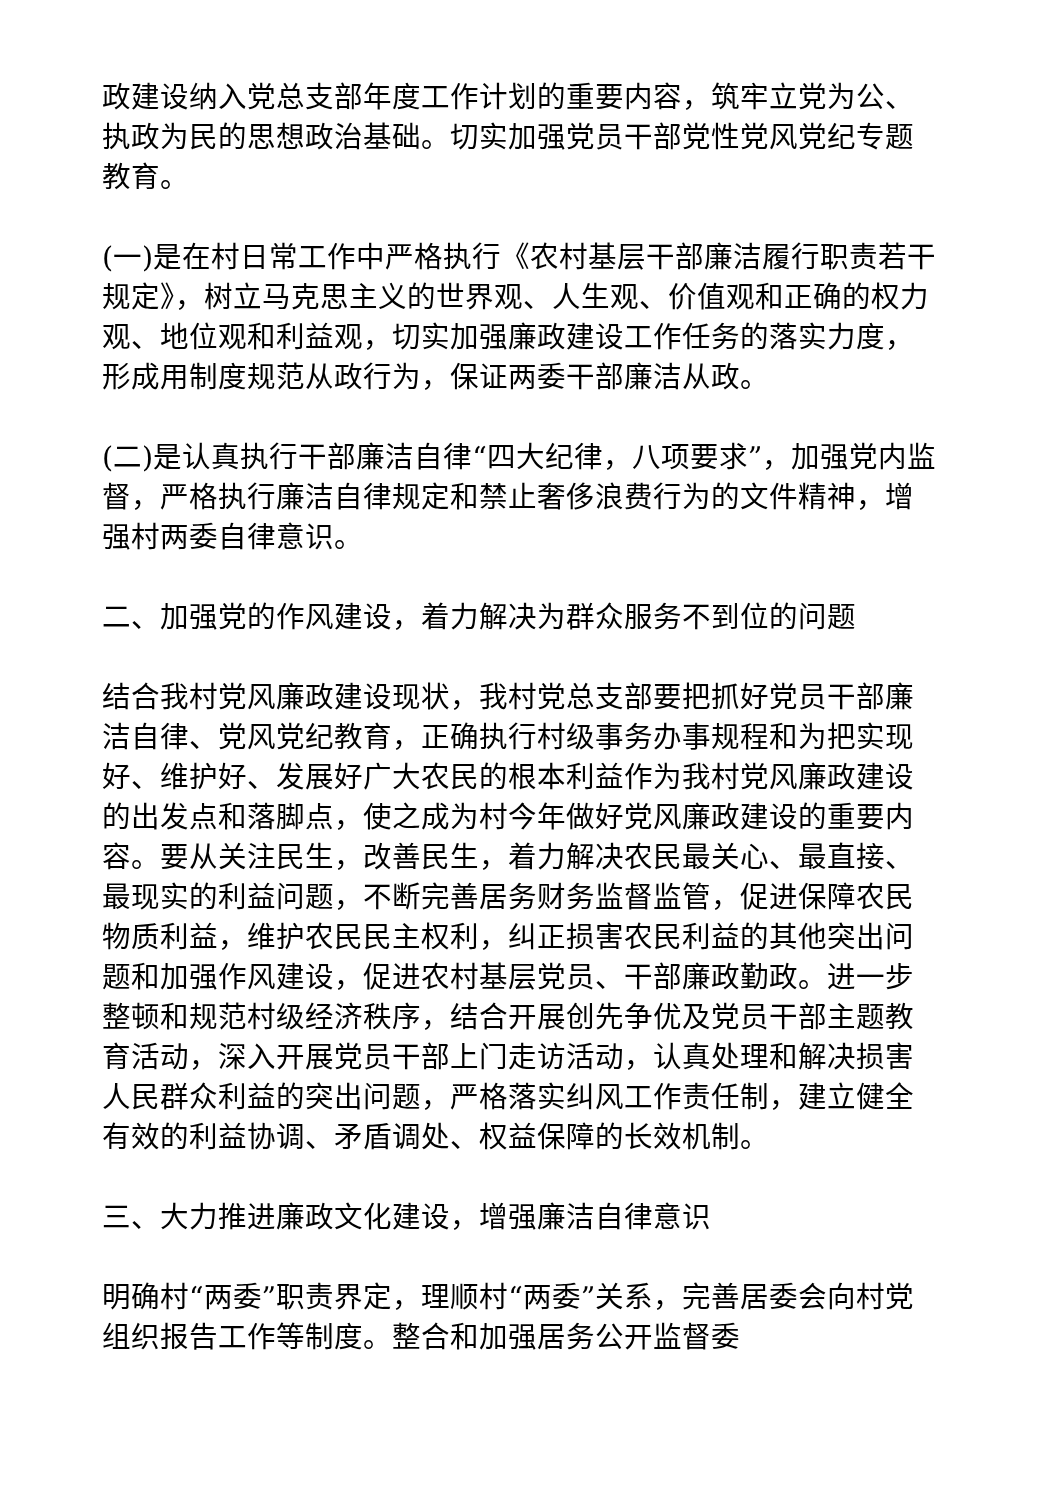政建设纳入党总支部年度工作计划的重要内容，筑牢立党为公、执政为民的思想政治基础。切实加强党员干部党性党风党纪专题教育。
(一)是在村日常工作中严格执行《农村基层干部廉洁履行职责若干规定》，树立马克思主义的世界观、人生观、价值观和正确的权力观、地位观和利益观，切实加强廉政建设工作任务的落实力度，形成用制度规范从政行为，保证两委干部廉洁从政。
(二)是认真执行干部廉洁自律“四大纪律，八项要求”，加强党内监督，严格执行廉洁自律规定和禁止奢侈浪费行为的文件精神，增强村两委自律意识。
二、加强党的作风建设，着力解决为群众服务不到位的问题
结合我村党风廉政建设现状，我村党总支部要把抓好党员干部廉洁自律、党风党纪教育，正确执行村级事务办事规程和为把实现好、维护好、发展好广大农民的根本利益作为我村党风廉政建设的出发点和落脚点，使之成为村今年做好党风廉政建设的重要内容。要从关注民生，改善民生，着力解决农民最关心、最直接、最现实的利益问题，不断完善居务财务监督监管，促进保障农民物质利益，维护农民民主权利，纠正损害农民利益的其他突出问题和加强作风建设，促进农村基层党员、干部廉政勤政。进一步整顿和规范村级经济秩序，结合开展创先争优及党员干部主题教育活动，深入开展党员干部上门走访活动，认真处理和解决损害人民群众利益的突出问题，严格落实纠风工作责任制，建立健全有效的利益协调、矛盾调处、权益保障的长效机制。
三、大力推进廉政文化建设，增强廉洁自律意识
明确村“两委”职责界定，理顺村“两委”关系，完善居委会向村党组织报告工作等制度。整合和加强居务公开监督委